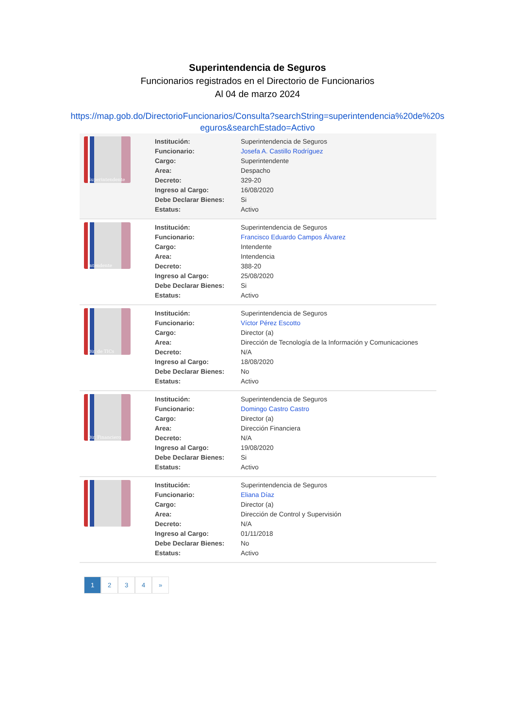Superintendencia de Seguros
Funcionarios registrados en el Directorio de Funcionarios
Al 04 de marzo 2024
https://map.gob.do/DirectorioFuncionarios/Consulta?searchString=superintendencia%20de%20s
eguros&searchEstado=Activo
Superintendente
| Institución: | Superintendencia de Seguros |
| Funcionario: | Josefa A. Castillo Rodríguez |
| Cargo: | Superintendente |
| Area: | Despacho |
| Decreto: | 329-20 |
| Ingreso al Cargo: | 16/08/2020 |
| Debe Declarar Bienes: | Si |
| Estatus: | Activo |
Intendente
| Institución: | Superintendencia de Seguros |
| Funcionario: | Francisco Eduardo Campos Álvarez |
| Cargo: | Intendente |
| Area: | Intendencia |
| Decreto: | 388-20 |
| Ingreso al Cargo: | 25/08/2020 |
| Debe Declarar Bienes: | Si |
| Estatus: | Activo |
Dir. de TICs
| Institución: | Superintendencia de Seguros |
| Funcionario: | Víctor Pérez Escotto |
| Cargo: | Director (a) |
| Area: | Dirección de Tecnología de la Información y Comunicaciones |
| Decreto: | N/A |
| Ingreso al Cargo: | 18/08/2020 |
| Debe Declarar Bienes: | No |
| Estatus: | Activo |
Dir. Financiero
| Institución: | Superintendencia de Seguros |
| Funcionario: | Domingo Castro Castro |
| Cargo: | Director (a) |
| Area: | Dirección Financiera |
| Decreto: | N/A |
| Ingreso al Cargo: | 19/08/2020 |
| Debe Declarar Bienes: | Si |
| Estatus: | Activo |
| Institución: | Superintendencia de Seguros |
| Funcionario: | Eliana Díaz |
| Cargo: | Director (a) |
| Area: | Dirección de Control y Supervisión |
| Decreto: | N/A |
| Ingreso al Cargo: | 01/11/2018 |
| Debe Declarar Bienes: | No |
| Estatus: | Activo |
1 2 3 4 »